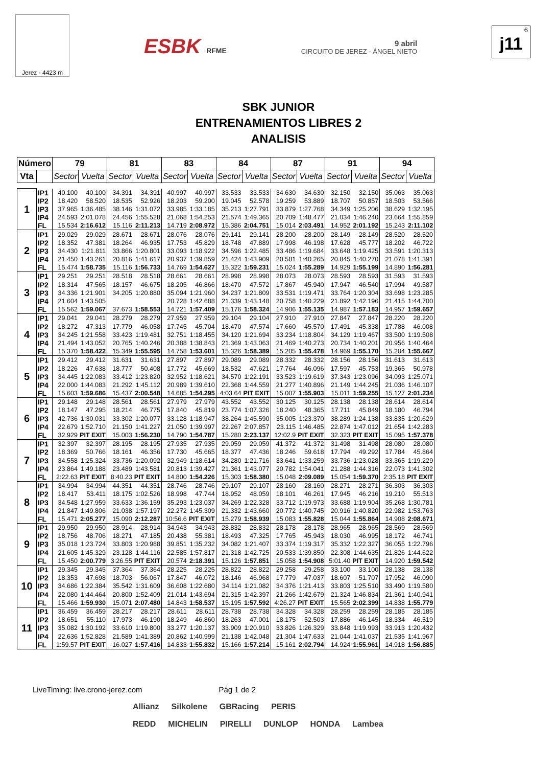Jerez - 4423 m
ESBK RFME
9 abril
CIRCUITO DE JEREZ - ÁNGEL NIETO
6
j11
SBK JUNIOR
ENTRENAMIENTOS LIBRES 2
ANALISIS
| Número | | 79 | | 81 | | 83 | | 84 | | 87 | | 91 | | 94 | |
| --- | --- | --- | --- | --- | --- | --- | --- | --- | --- | --- | --- | --- | --- | --- | --- |
| Vta | | Sector | Vuelta | Sector | Vuelta | Sector | Vuelta | Sector | Vuelta | Sector | Vuelta | Sector | Vuelta | Sector | Vuelta |
| 1 | IP1 | 40.100 | 40.100 | 34.391 | 34.391 | 40.997 | 40.997 | 33.533 | 33.533 | 34.630 | 34.630 | 32.150 | 32.150 | 35.063 | 35.063 |
| | IP2 | 18.420 | 58.520 | 18.535 | 52.926 | 18.203 | 59.200 | 19.045 | 52.578 | 19.259 | 53.889 | 18.707 | 50.857 | 18.503 | 53.566 |
| | IP3 | 37.965 | 1:36.485 | 38.146 | 1:31.072 | 33.985 | 1:33.185 | 35.213 | 1:27.791 | 33.879 | 1:27.768 | 34.349 | 1:25.206 | 38.629 | 1:32.195 |
| | IP4 | 24.593 | 2:01.078 | 24.456 | 1:55.528 | 21.068 | 1:54.253 | 21.574 | 1:49.365 | 20.709 | 1:48.477 | 21.034 | 1:46.240 | 23.664 | 1:55.859 |
| | FL | 15.534 | 2:16.612 | 15.116 | 2:11.213 | 14.719 | 2:08.972 | 15.386 | 2:04.751 | 15.014 | 2:03.491 | 14.952 | 2:01.192 | 15.243 | 2:11.102 |
| 2 | IP1 | 29.029 | 29.029 | 28.671 | 28.671 | 28.076 | 28.076 | 29.141 | 29.141 | 28.200 | 28.200 | 28.149 | 28.149 | 28.520 | 28.520 |
| | IP2 | 18.352 | 47.381 | 18.264 | 46.935 | 17.753 | 45.829 | 18.748 | 47.889 | 17.998 | 46.198 | 17.628 | 45.777 | 18.202 | 46.722 |
| | IP3 | 34.430 | 1:21.811 | 33.866 | 1:20.801 | 33.093 | 1:18.922 | 34.596 | 1:22.485 | 33.486 | 1:19.684 | 33.648 | 1:19.425 | 33.591 | 1:20.313 |
| | IP4 | 21.450 | 1:43.261 | 20.816 | 1:41.617 | 20.937 | 1:39.859 | 21.424 | 1:43.909 | 20.581 | 1:40.265 | 20.845 | 1:40.270 | 21.078 | 1:41.391 |
| | FL | 15.474 | 1:58.735 | 15.116 | 1:56.733 | 14.769 | 1:54.627 | 15.322 | 1:59.231 | 15.024 | 1:55.289 | 14.929 | 1:55.199 | 14.890 | 1:56.281 |
| 3 | IP1 | 29.251 | 29.251 | 28.518 | 28.518 | 28.661 | 28.661 | 28.998 | 28.998 | 28.073 | 28.073 | 28.593 | 28.593 | 31.593 | 31.593 |
| | IP2 | 18.314 | 47.565 | 18.157 | 46.675 | 18.205 | 46.866 | 18.470 | 47.572 | 17.867 | 45.940 | 17.947 | 46.540 | 17.994 | 49.587 |
| | IP3 | 34.336 | 1:21.901 | 34.205 | 1:20.880 | 35.094 | 1:21.960 | 34.237 | 1:21.809 | 33.531 | 1:19.471 | 33.764 | 1:20.304 | 33.698 | 1:23.285 |
| | IP4 | 21.604 | 1:43.505 | | | 20.728 | 1:42.688 | 21.339 | 1:43.148 | 20.758 | 1:40.229 | 21.892 | 1:42.196 | 21.415 | 1:44.700 |
| | FL | 15.562 | 1:59.067 | 37.673 | 1:58.553 | 14.721 | 1:57.409 | 15.176 | 1:58.324 | 14.906 | 1:55.135 | 14.987 | 1:57.183 | 14.957 | 1:59.657 |
| 4 | IP1 | 29.041 | 29.041 | 28.279 | 28.279 | 27.959 | 27.959 | 29.104 | 29.104 | 27.910 | 27.910 | 27.847 | 27.847 | 28.220 | 28.220 |
| | IP2 | 18.272 | 47.313 | 17.779 | 46.058 | 17.745 | 45.704 | 18.470 | 47.574 | 17.660 | 45.570 | 17.491 | 45.338 | 17.788 | 46.008 |
| | IP3 | 34.245 | 1:21.558 | 33.423 | 1:19.481 | 32.751 | 1:18.455 | 34.120 | 1:21.694 | 33.234 | 1:18.804 | 34.129 | 1:19.467 | 33.500 | 1:19.508 |
| | IP4 | 21.494 | 1:43.052 | 20.765 | 1:40.246 | 20.388 | 1:38.843 | 21.369 | 1:43.063 | 21.469 | 1:40.273 | 20.734 | 1:40.201 | 20.956 | 1:40.464 |
| | FL | 15.370 | 1:58.422 | 15.349 | 1:55.595 | 14.758 | 1:53.601 | 15.326 | 1:58.389 | 15.205 | 1:55.478 | 14.969 | 1:55.170 | 15.204 | 1:55.667 |
| 5 | IP1 | 29.412 | 29.412 | 31.631 | 31.631 | 27.897 | 27.897 | 29.089 | 29.089 | 28.332 | 28.332 | 28.156 | 28.156 | 31.613 | 31.613 |
| | IP2 | 18.226 | 47.638 | 18.777 | 50.408 | 17.772 | 45.669 | 18.532 | 47.621 | 17.764 | 46.096 | 17.597 | 45.753 | 19.365 | 50.978 |
| | IP3 | 34.445 | 1:22.083 | 33.412 | 1:23.820 | 32.952 | 1:18.621 | 34.570 | 1:22.191 | 33.523 | 1:19.619 | 37.343 | 1:23.096 | 34.093 | 1:25.071 |
| | IP4 | 22.000 | 1:44.083 | 21.292 | 1:45.112 | 20.989 | 1:39.610 | 22.368 | 1:44.559 | 21.277 | 1:40.896 | 21.149 | 1:44.245 | 21.036 | 1:46.107 |
| | FL | 15.603 | 1:59.686 | 15.437 | 2:00.548 | 14.685 | 1:54.295 | 4:03.64 | PIT EXIT | 15.007 | 1:55.903 | 15.011 | 1:59.255 | 15.127 | 2:01.234 |
| 6 | IP1 | 29.148 | 29.148 | 28.561 | 28.561 | 27.979 | 27.979 | 43.552 | 43.552 | 30.125 | 30.125 | 28.138 | 28.138 | 28.614 | 28.614 |
| | IP2 | 18.147 | 47.295 | 18.214 | 46.775 | 17.840 | 45.819 | 23.774 | 1:07.326 | 18.240 | 48.365 | 17.711 | 45.849 | 18.180 | 46.794 |
| | IP3 | 42.736 | 1:30.031 | 33.302 | 1:20.077 | 33.128 | 1:18.947 | 38.264 | 1:45.590 | 35.005 | 1:23.370 | 38.289 | 1:24.138 | 33.835 | 1:20.629 |
| | IP4 | 22.679 | 1:52.710 | 21.150 | 1:41.227 | 21.050 | 1:39.997 | 22.267 | 2:07.857 | 23.115 | 1:46.485 | 22.874 | 1:47.012 | 21.654 | 1:42.283 |
| | FL | 32.929 | PIT EXIT | 15.003 | 1:56.230 | 14.790 | 1:54.787 | 15.280 | 2:23.137 | 12:02.9 | PIT EXIT | 32.323 | PIT EXIT | 15.095 | 1:57.378 |
| 7 | IP1 | 32.397 | 32.397 | 28.195 | 28.195 | 27.935 | 27.935 | 29.059 | 29.059 | 41.372 | 41.372 | 31.498 | 31.498 | 28.080 | 28.080 |
| | IP2 | 18.369 | 50.766 | 18.161 | 46.356 | 17.730 | 45.665 | 18.377 | 47.436 | 18.246 | 59.618 | 17.794 | 49.292 | 17.784 | 45.864 |
| | IP3 | 34.558 | 1:25.324 | 33.736 | 1:20.092 | 32.949 | 1:18.614 | 34.280 | 1:21.716 | 33.641 | 1:33.259 | 33.736 | 1:23.028 | 33.365 | 1:19.229 |
| | IP4 | 23.864 | 1:49.188 | 23.489 | 1:43.581 | 20.813 | 1:39.427 | 21.361 | 1:43.077 | 20.782 | 1:54.041 | 21.288 | 1:44.316 | 22.073 | 1:41.302 |
| | FL | 2:22.63 | PIT EXIT | 8:40.23 | PIT EXIT | 14.800 | 1:54.226 | 15.303 | 1:58.380 | 15.048 | 2:09.089 | 15.054 | 1:59.370 | 2:35.18 | PIT EXIT |
| 8 | IP1 | 34.994 | 34.994 | 44.351 | 44.351 | 28.746 | 28.746 | 29.107 | 29.107 | 28.160 | 28.160 | 28.271 | 28.271 | 36.303 | 36.303 |
| | IP2 | 18.417 | 53.411 | 18.175 | 1:02.526 | 18.998 | 47.744 | 18.952 | 48.059 | 18.101 | 46.261 | 17.945 | 46.216 | 19.210 | 55.513 |
| | IP3 | 34.548 | 1:27.959 | 33.633 | 1:36.159 | 35.293 | 1:23.037 | 34.269 | 1:22.328 | 33.712 | 1:19.973 | 33.688 | 1:19.904 | 35.268 | 1:30.781 |
| | IP4 | 21.847 | 1:49.806 | 21.038 | 1:57.197 | 22.272 | 1:45.309 | 21.332 | 1:43.660 | 20.772 | 1:40.745 | 20.916 | 1:40.820 | 22.982 | 1:53.763 |
| | FL | 15.471 | 2:05.277 | 15.090 | 2:12.287 | 10:56.6 | PIT EXIT | 15.279 | 1:58.939 | 15.083 | 1:55.828 | 15.044 | 1:55.864 | 14.908 | 2:08.671 |
| 9 | IP1 | 29.950 | 29.950 | 28.914 | 28.914 | 34.943 | 34.943 | 28.832 | 28.832 | 28.178 | 28.178 | 28.965 | 28.965 | 28.569 | 28.569 |
| | IP2 | 18.756 | 48.706 | 18.271 | 47.185 | 20.438 | 55.381 | 18.493 | 47.325 | 17.765 | 45.943 | 18.030 | 46.995 | 18.172 | 46.741 |
| | IP3 | 35.018 | 1:23.724 | 33.803 | 1:20.988 | 39.851 | 1:35.232 | 34.082 | 1:21.407 | 33.374 | 1:19.317 | 35.332 | 1:22.327 | 36.055 | 1:22.796 |
| | IP4 | 21.605 | 1:45.329 | 23.128 | 1:44.116 | 22.585 | 1:57.817 | 21.318 | 1:42.725 | 20.533 | 1:39.850 | 22.308 | 1:44.635 | 21.826 | 1:44.622 |
| | FL | 15.450 | 2:00.779 | 3:26.55 | PIT EXIT | 20.574 | 2:18.391 | 15.126 | 1:57.851 | 15.058 | 1:54.908 | 5:01.40 | PIT EXIT | 14.920 | 1:59.542 |
| 10 | IP1 | 29.345 | 29.345 | 37.364 | 37.364 | 28.225 | 28.225 | 28.822 | 28.822 | 29.258 | 29.258 | 33.100 | 33.100 | 28.138 | 28.138 |
| | IP2 | 18.353 | 47.698 | 18.703 | 56.067 | 17.847 | 46.072 | 18.146 | 46.968 | 17.779 | 47.037 | 18.607 | 51.707 | 17.952 | 46.090 |
| | IP3 | 34.686 | 1:22.384 | 35.542 | 1:31.609 | 36.608 | 1:22.680 | 34.114 | 1:21.082 | 34.376 | 1:21.413 | 33.803 | 1:25.510 | 33.490 | 1:19.580 |
| | IP4 | 22.080 | 1:44.464 | 20.800 | 1:52.409 | 21.014 | 1:43.694 | 21.315 | 1:42.397 | 21.266 | 1:42.679 | 21.324 | 1:46.834 | 21.361 | 1:40.941 |
| | FL | 15.466 | 1:59.930 | 15.071 | 2:07.480 | 14.843 | 1:58.537 | 15.195 | 1:57.592 | 4:26.27 | PIT EXIT | 15.565 | 2:02.399 | 14.838 | 1:55.779 |
| 11 | IP1 | 36.459 | 36.459 | 28.217 | 28.217 | 28.611 | 28.611 | 28.738 | 28.738 | 34.328 | 34.328 | 28.259 | 28.259 | 28.185 | 28.185 |
| | IP2 | 18.651 | 55.110 | 17.973 | 46.190 | 18.249 | 46.860 | 18.263 | 47.001 | 18.175 | 52.503 | 17.886 | 46.145 | 18.334 | 46.519 |
| | IP3 | 35.082 | 1:30.192 | 33.610 | 1:19.800 | 33.277 | 1:20.137 | 33.909 | 1:20.910 | 33.826 | 1:26.329 | 33.848 | 1:19.993 | 33.913 | 1:20.432 |
| | IP4 | 22.636 | 1:52.828 | 21.589 | 1:41.389 | 20.862 | 1:40.999 | 21.138 | 1:42.048 | 21.304 | 1:47.633 | 21.044 | 1:41.037 | 21.535 | 1:41.967 |
| | FL | 1:59.57 | PIT EXIT | 16.027 | 1:57.416 | 14.833 | 1:55.832 | 15.166 | 1:57.214 | 15.161 | 2:02.794 | 14.924 | 1:55.961 | 14.918 | 1:56.885 |
LiveTiming: live.crono-jerez.com Pág 1 de 2
Allianz Silkolene GBRacing PERIS
REDD MICHELIN PIRELLI DUNLOP HONDA Lambea